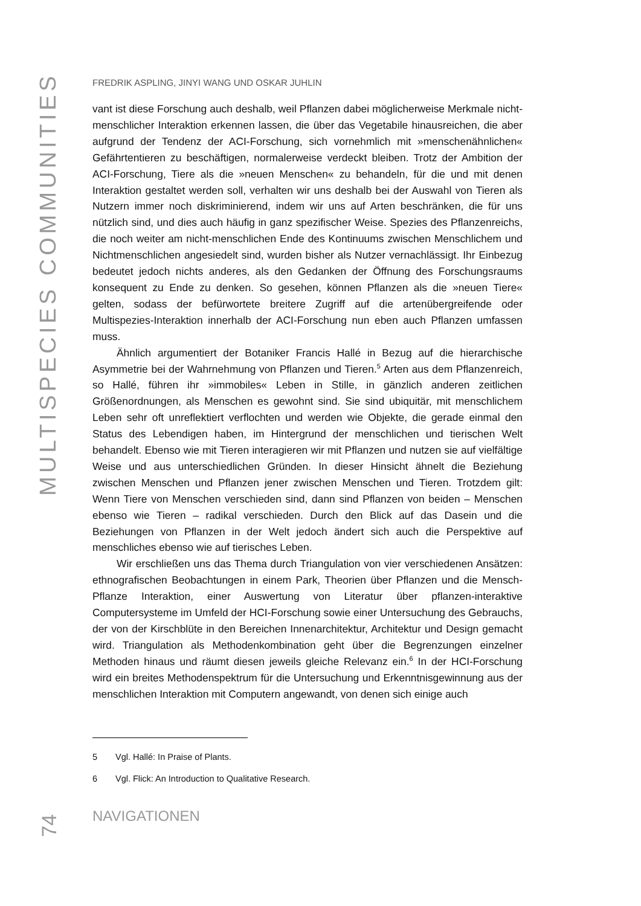MULTISPECIES COMMUNITIES
74
FREDRIK ASPLING, JINYI WANG UND OSKAR JUHLIN
vant ist diese Forschung auch deshalb, weil Pflanzen dabei möglicherweise Merkmale nicht-menschlicher Interaktion erkennen lassen, die über das Vegetabile hinausreichen, die aber aufgrund der Tendenz der ACI-Forschung, sich vornehmlich mit »menschenähnlichen« Gefährtentieren zu beschäftigen, normalerweise verdeckt bleiben. Trotz der Ambition der ACI-Forschung, Tiere als die »neuen Menschen« zu behandeln, für die und mit denen Interaktion gestaltet werden soll, verhalten wir uns deshalb bei der Auswahl von Tieren als Nutzern immer noch diskriminierend, indem wir uns auf Arten beschränken, die für uns nützlich sind, und dies auch häufig in ganz spezifischer Weise. Spezies des Pflanzenreichs, die noch weiter am nicht-menschlichen Ende des Kontinuums zwischen Menschlichem und Nichtmenschlichen angesiedelt sind, wurden bisher als Nutzer vernachlässigt. Ihr Einbezug bedeutet jedoch nichts anderes, als den Gedanken der Öffnung des Forschungsraums konsequent zu Ende zu denken. So gesehen, können Pflanzen als die »neuen Tiere« gelten, sodass der befürwortete breitere Zugriff auf die artenübergreifende oder Multispezies-Interaktion innerhalb der ACI-Forschung nun eben auch Pflanzen umfassen muss.
Ähnlich argumentiert der Botaniker Francis Hallé in Bezug auf die hierarchische Asymmetrie bei der Wahrnehmung von Pflanzen und Tieren.<sup>5</sup> Arten aus dem Pflanzenreich, so Hallé, führen ihr »immobiles« Leben in Stille, in gänzlich anderen zeitlichen Größenordnungen, als Menschen es gewohnt sind. Sie sind ubiquitär, mit menschlichem Leben sehr oft unreflektiert verflochten und werden wie Objekte, die gerade einmal den Status des Lebendigen haben, im Hintergrund der menschlichen und tierischen Welt behandelt. Ebenso wie mit Tieren interagieren wir mit Pflanzen und nutzen sie auf vielfältige Weise und aus unterschiedlichen Gründen. In dieser Hinsicht ähnelt die Beziehung zwischen Menschen und Pflanzen jener zwischen Menschen und Tieren. Trotzdem gilt: Wenn Tiere von Menschen verschieden sind, dann sind Pflanzen von beiden – Menschen ebenso wie Tieren – radikal verschieden. Durch den Blick auf das Dasein und die Beziehungen von Pflanzen in der Welt jedoch ändert sich auch die Perspektive auf menschliches ebenso wie auf tierisches Leben.
Wir erschließen uns das Thema durch Triangulation von vier verschiedenen Ansätzen: ethnografischen Beobachtungen in einem Park, Theorien über Pflanzen und die Mensch-Pflanze Interaktion, einer Auswertung von Literatur über pflanzen-interaktive Computersysteme im Umfeld der HCI-Forschung sowie einer Untersuchung des Gebrauchs, der von der Kirschblüte in den Bereichen Innenarchitektur, Architektur und Design gemacht wird. Triangulation als Methodenkombination geht über die Begrenzungen einzelner Methoden hinaus und räumt diesen jeweils gleiche Relevanz ein.<sup>6</sup> In der HCI-Forschung wird ein breites Methodenspektrum für die Untersuchung und Erkenntnisgewinnung aus der menschlichen Interaktion mit Computern angewandt, von denen sich einige auch
5 Vgl. Hallé: In Praise of Plants.
6 Vgl. Flick: An Introduction to Qualitative Research.
NAVIGATIONEN